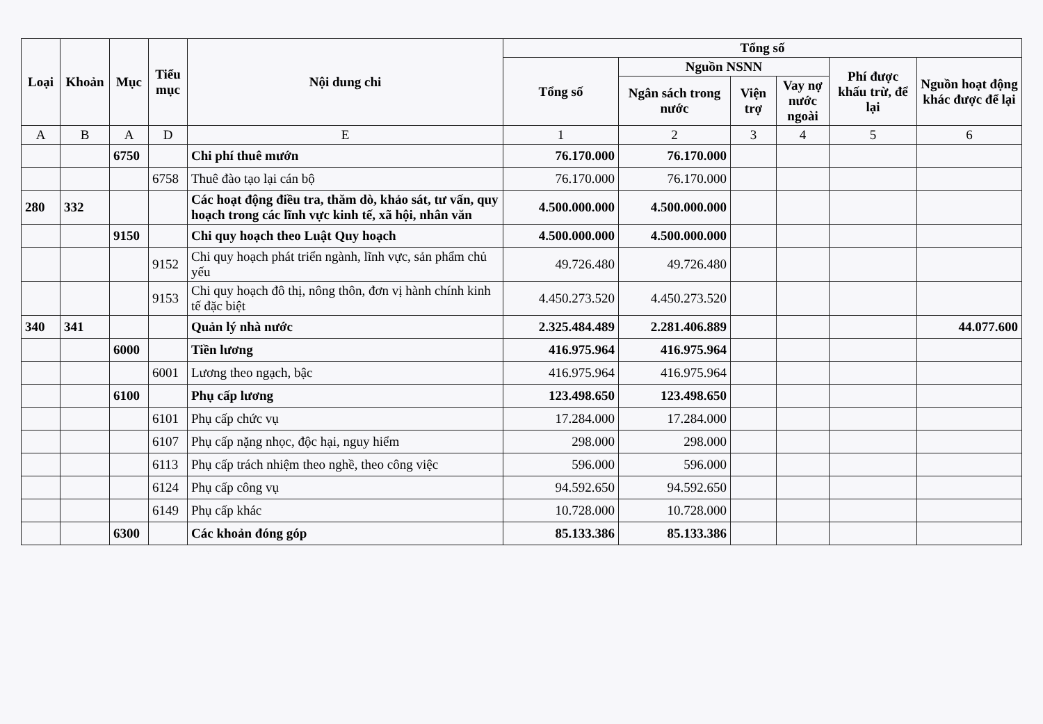| Loại | Khoản | Mục | Tiểu mục | Nội dung chi | Tổng số | | | | | |
| --- | --- | --- | --- | --- | --- | --- | --- | --- | --- | --- |
| | | | | | Tổng số | Nguồn NSNN | | | Phí được khấu trừ, để lại | Nguồn hoạt động khác được để lại |
| | | | | | | Ngân sách trong nước | Viện trợ | Vay nợ nước ngoài | | |
| A | B | A | D | E | 1 | 2 | 3 | 4 | 5 | 6 |
| | | 6750 | | Chi phí thuê mướn | 76.170.000 | 76.170.000 | | | | |
| | | | 6758 | Thuê đào tạo lại cán bộ | 76.170.000 | 76.170.000 | | | | |
| 280 | 332 | | | Các hoạt động điều tra, thăm dò, khảo sát, tư vấn, quy hoạch trong các lĩnh vực kinh tế, xã hội, nhân văn | 4.500.000.000 | 4.500.000.000 | | | | |
| | | 9150 | | Chi quy hoạch theo Luật Quy hoạch | 4.500.000.000 | 4.500.000.000 | | | | |
| | | | 9152 | Chi quy hoạch phát triển ngành, lĩnh vực, sản phẩm chủ yếu | 49.726.480 | 49.726.480 | | | | |
| | | | 9153 | Chi quy hoạch đô thị, nông thôn, đơn vị hành chính kinh tế đặc biệt | 4.450.273.520 | 4.450.273.520 | | | | |
| 340 | 341 | | | Quản lý nhà nước | 2.325.484.489 | 2.281.406.889 | | | | 44.077.600 |
| | | 6000 | | Tiền lương | 416.975.964 | 416.975.964 | | | | |
| | | | 6001 | Lương theo ngạch, bậc | 416.975.964 | 416.975.964 | | | | |
| | | 6100 | | Phụ cấp lương | 123.498.650 | 123.498.650 | | | | |
| | | | 6101 | Phụ cấp chức vụ | 17.284.000 | 17.284.000 | | | | |
| | | | 6107 | Phụ cấp nặng nhọc, độc hại, nguy hiểm | 298.000 | 298.000 | | | | |
| | | | 6113 | Phụ cấp trách nhiệm theo nghề, theo công việc | 596.000 | 596.000 | | | | |
| | | | 6124 | Phụ cấp công vụ | 94.592.650 | 94.592.650 | | | | |
| | | | 6149 | Phụ cấp khác | 10.728.000 | 10.728.000 | | | | |
| | | 6300 | | Các khoản đóng góp | 85.133.386 | 85.133.386 | | | | |